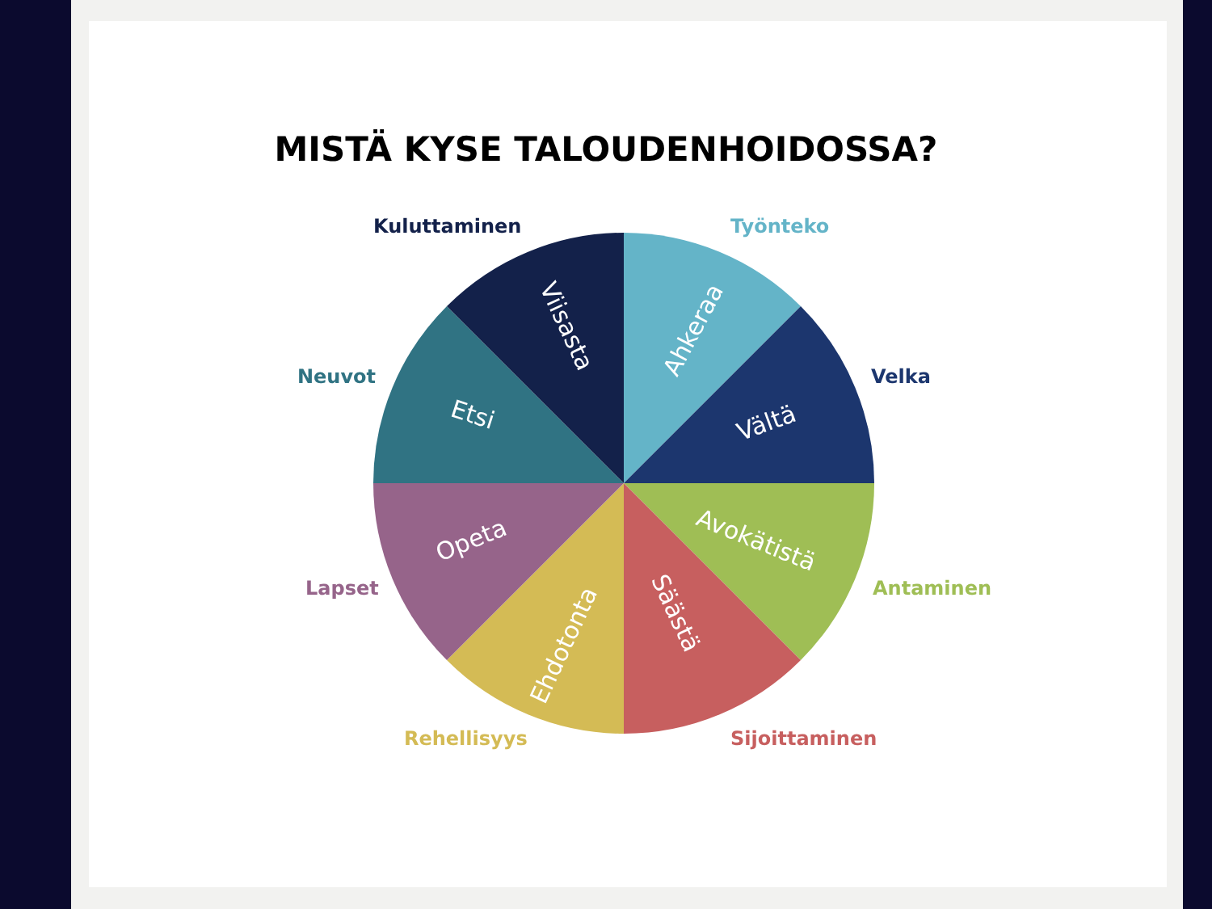MISTÄ KYSE TALOUDENHOIDOSSA?
Kuluttaminen Työnteko
Neuvot Velka
Lapset Antaminen
Rehellisyys Sijoittaminen
Ahkeraa
Vältä
Avokätistä
Säästä
Ehdotonta
Opeta
Etsi
Viisasta